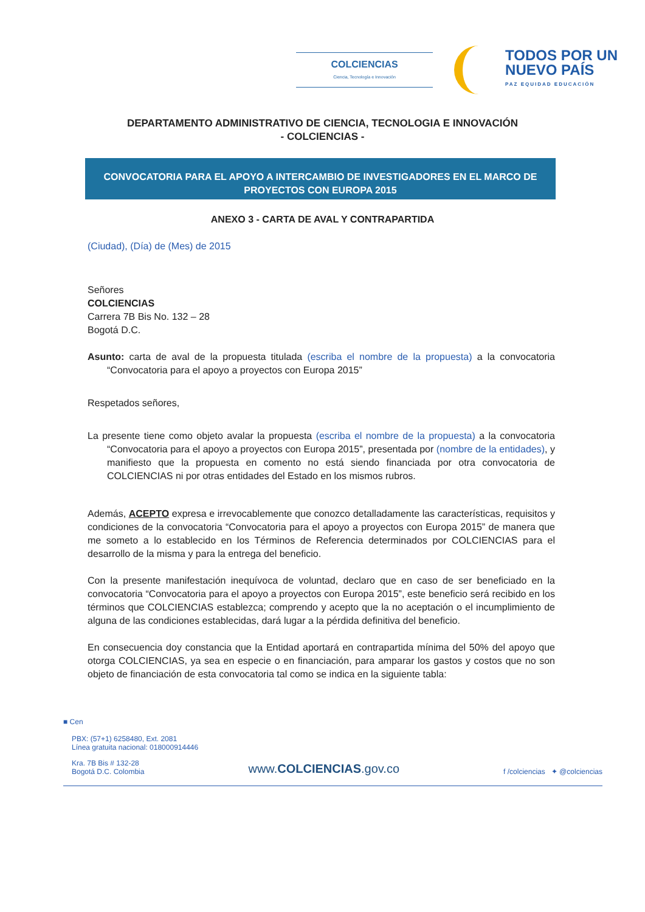COLCIENCIAS
Ciencia, Tecnología e Innovación
TODOS POR UN
NUEVO PAÍS
PAZ EQUIDAD EDUCACIÓN
DEPARTAMENTO ADMINISTRATIVO DE CIENCIA, TECNOLOGIA E INNOVACIÓN
- COLCIENCIAS -
CONVOCATORIA PARA EL APOYO A INTERCAMBIO DE INVESTIGADORES EN EL MARCO DE PROYECTOS CON EUROPA 2015
ANEXO 3 - CARTA DE AVAL Y CONTRAPARTIDA
(Ciudad), (Día) de (Mes) de 2015
Señores
COLCIENCIAS
Carrera 7B Bis No. 132 – 28
Bogotá D.C.
Asunto: carta de aval de la propuesta titulada (escriba el nombre de la propuesta) a la convocatoria “Convocatoria para el apoyo a proyectos con Europa 2015”
Respetados señores,
La presente tiene como objeto avalar la propuesta (escriba el nombre de la propuesta) a la convocatoria “Convocatoria para el apoyo a proyectos con Europa 2015”, presentada por (nombre de la entidades), y manifiesto que la propuesta en comento no está siendo financiada por otra convocatoria de COLCIENCIAS ni por otras entidades del Estado en los mismos rubros.
Además, ACEPTO expresa e irrevocablemente que conozco detalladamente las características, requisitos y condiciones de la convocatoria “Convocatoria para el apoyo a proyectos con Europa 2015” de manera que me someto a lo establecido en los Términos de Referencia determinados por COLCIENCIAS para el desarrollo de la misma y para la entrega del beneficio.
Con la presente manifestación inequívoca de voluntad, declaro que en caso de ser beneficiado en la convocatoria “Convocatoria para el apoyo a proyectos con Europa 2015”, este beneficio será recibido en los términos que COLCIENCIAS establezca; comprendo y acepto que la no aceptación o el incumplimiento de alguna de las condiciones establecidas, dará lugar a la pérdida definitiva del beneficio.
En consecuencia doy constancia que la Entidad aportará en contrapartida mínima del 50% del apoyo que otorga COLCIENCIAS, ya sea en especie o en financiación, para amparar los gastos y costos que no son objeto de financiación de esta convocatoria tal como se indica en la siguiente tabla:
■ Cen
PBX: (57+1) 6258480, Ext. 2081
Línea gratuita nacional: 018000914446
Kra. 7B Bis # 132-28
Bogotá D.C. Colombia
www.COLCIENCIAS.gov.co
f /colciencias ✦ @colciencias